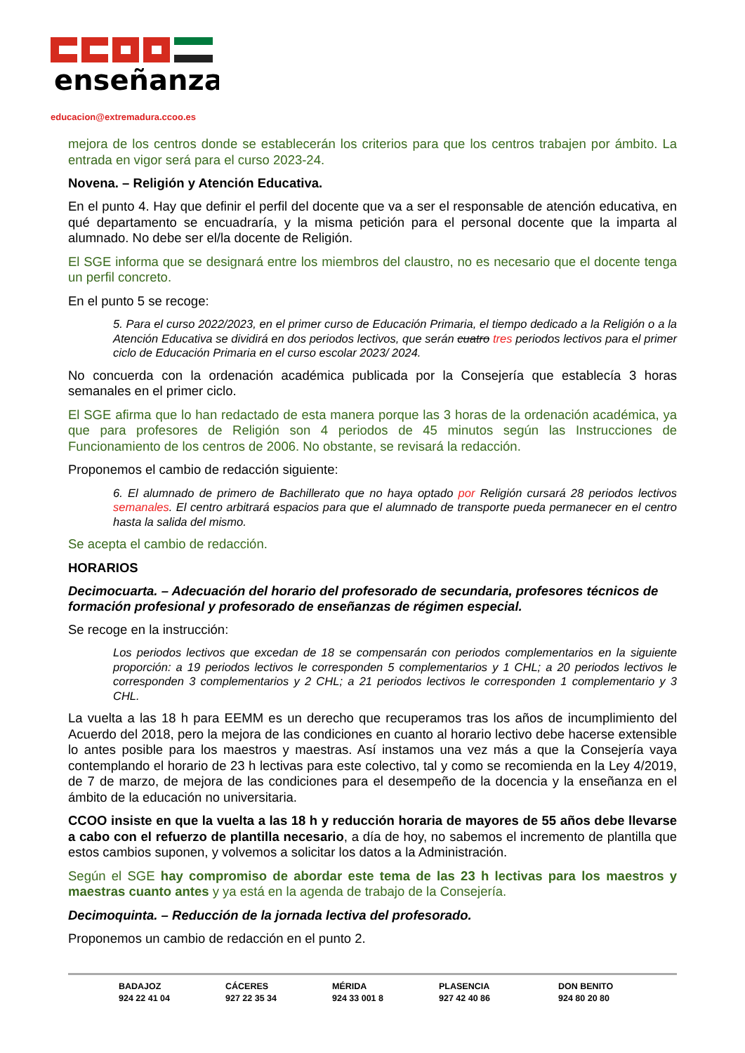enseñanza
educacion@extremadura.ccoo.es
mejora de los centros donde se establecerán los criterios para que los centros trabajen por ámbito. La entrada en vigor será para el curso 2023-24.
Novena. – Religión y Atención Educativa.
En el punto 4. Hay que definir el perfil del docente que va a ser el responsable de atención educativa, en qué departamento se encuadraría, y la misma petición para el personal docente que la imparta al alumnado. No debe ser el/la docente de Religión.
El SGE informa que se designará entre los miembros del claustro, no es necesario que el docente tenga un perfil concreto.
En el punto 5 se recoge:
5. Para el curso 2022/2023, en el primer curso de Educación Primaria, el tiempo dedicado a la Religión o a la Atención Educativa se dividirá en dos periodos lectivos, que serán cuatro tres periodos lectivos para el primer ciclo de Educación Primaria en el curso escolar 2023/ 2024.
No concuerda con la ordenación académica publicada por la Consejería que establecía 3 horas semanales en el primer ciclo.
El SGE afirma que lo han redactado de esta manera porque las 3 horas de la ordenación académica, ya que para profesores de Religión son 4 periodos de 45 minutos según las Instrucciones de Funcionamiento de los centros de 2006. No obstante, se revisará la redacción.
Proponemos el cambio de redacción siguiente:
6. El alumnado de primero de Bachillerato que no haya optado por Religión cursará 28 periodos lectivos semanales. El centro arbitrará espacios para que el alumnado de transporte pueda permanecer en el centro hasta la salida del mismo.
Se acepta el cambio de redacción.
HORARIOS
Decimocuarta. – Adecuación del horario del profesorado de secundaria, profesores técnicos de formación profesional y profesorado de enseñanzas de régimen especial.
Se recoge en la instrucción:
Los periodos lectivos que excedan de 18 se compensarán con periodos complementarios en la siguiente proporción: a 19 periodos lectivos le corresponden 5 complementarios y 1 CHL; a 20 periodos lectivos le corresponden 3 complementarios y 2 CHL; a 21 periodos lectivos le corresponden 1 complementario y 3 CHL.
La vuelta a las 18 h para EEMM es un derecho que recuperamos tras los años de incumplimiento del Acuerdo del 2018, pero la mejora de las condiciones en cuanto al horario lectivo debe hacerse extensible lo antes posible para los maestros y maestras. Así instamos una vez más a que la Consejería vaya contemplando el horario de 23 h lectivas para este colectivo, tal y como se recomienda en la Ley 4/2019, de 7 de marzo, de mejora de las condiciones para el desempeño de la docencia y la enseñanza en el ámbito de la educación no universitaria.
CCOO insiste en que la vuelta a las 18 h y reducción horaria de mayores de 55 años debe llevarse a cabo con el refuerzo de plantilla necesario, a día de hoy, no sabemos el incremento de plantilla que estos cambios suponen, y volvemos a solicitar los datos a la Administración.
Según el SGE hay compromiso de abordar este tema de las 23 h lectivas para los maestros y maestras cuanto antes y ya está en la agenda de trabajo de la Consejería.
Decimoquinta. – Reducción de la jornada lectiva del profesorado.
Proponemos un cambio de redacción en el punto 2.
BADAJOZ
924 22 41 04
CÁCERES
927 22 35 34
MÉRIDA
924 33 001 8
PLASENCIA
927 42 40 86
DON BENITO
924 80 20 80